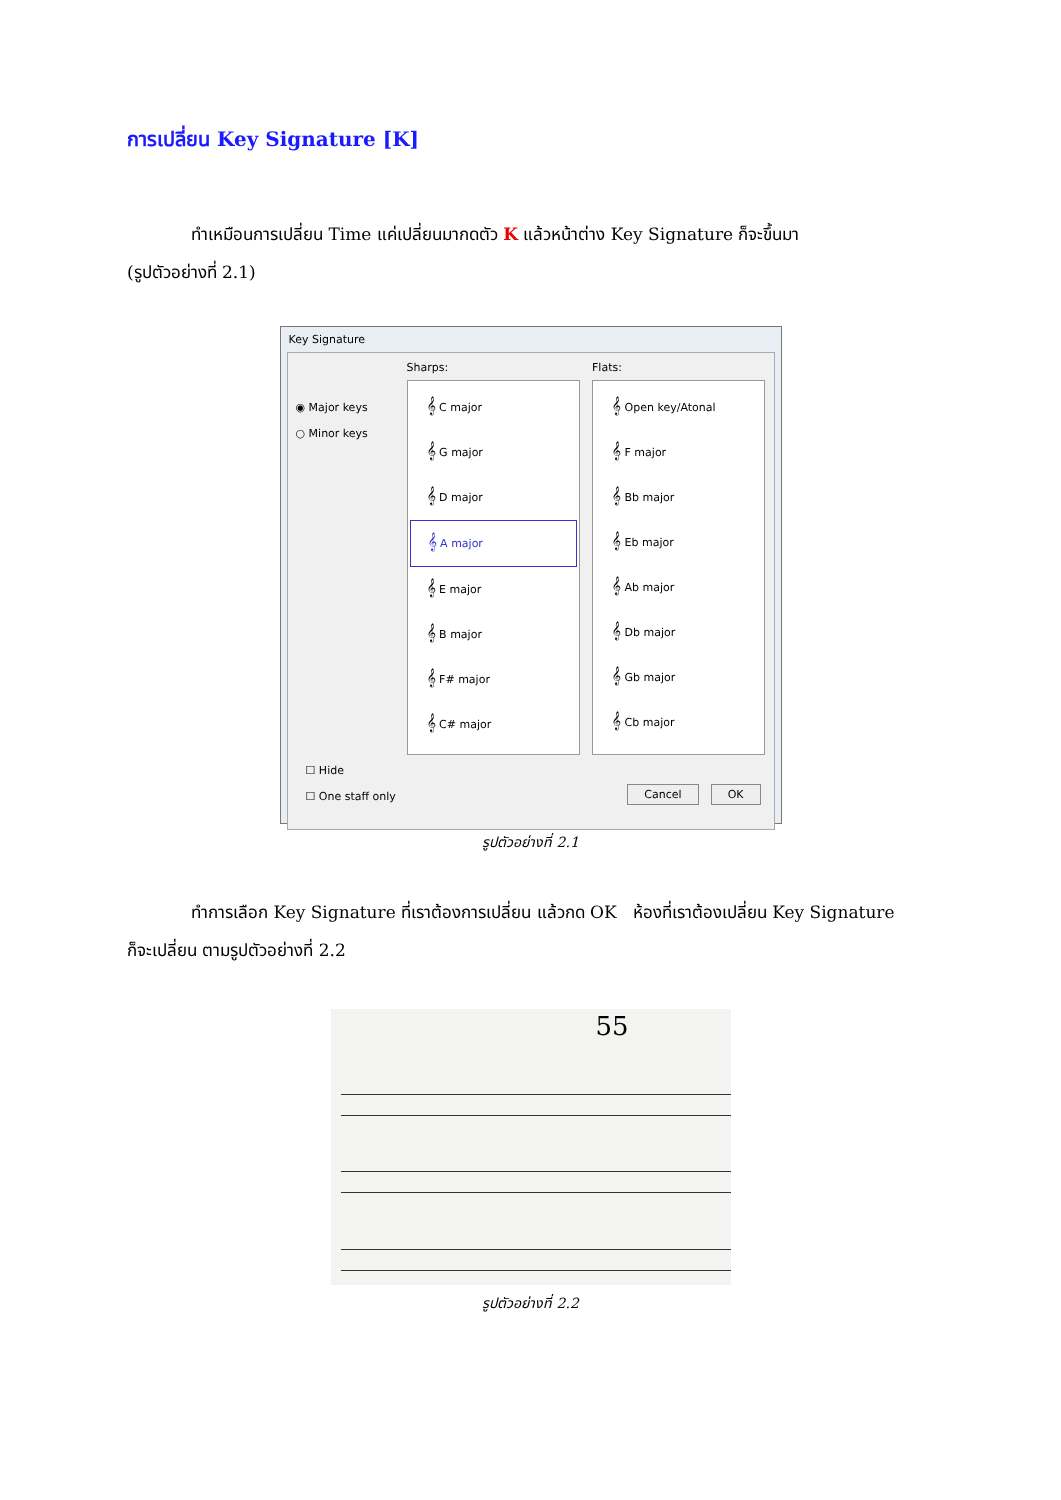การเปลี่ยน Key Signature [K]
ทำเหมือนการเปลี่ยน Time แค่เปลี่ยนมากดตัว K แล้วหน้าต่าง Key Signature ก็จะขึ้นมา
(รูปตัวอย่างที่ 2.1)
Key Signature
◉ Major keys
○ Minor keys
Sharps:
𝄞 C major
𝄞 G major
𝄞 D major
𝄞 A major
𝄞 E major
𝄞 B major
𝄞 F# major
𝄞 C# major
Flats:
𝄞 Open key/Atonal
𝄞 F major
𝄞 Bb major
𝄞 Eb major
𝄞 Ab major
𝄞 Db major
𝄞 Gb major
𝄞 Cb major
☐ Hide
☐ One staff only
Cancel OK
รูปตัวอย่างที่ 2.1
ทำการเลือก Key Signature ที่เราต้องการเปลี่ยน แล้วกด OK ห้องที่เราต้องเปลี่ยน Key Signature
ก็จะเปลี่ยน ตามรูปตัวอย่างที่ 2.2
55
รูปตัวอย่างที่ 2.2